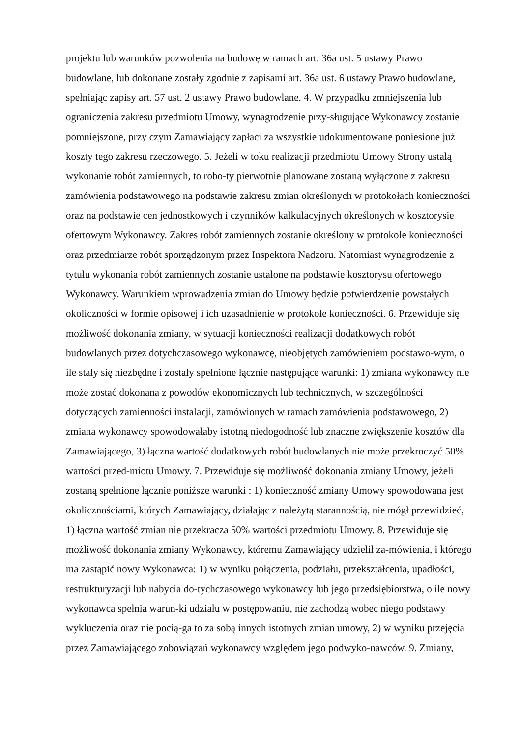projektu lub warunków pozwolenia na budowę w ramach art. 36a ust. 5 ustawy Prawo budowlane, lub dokonane zostały zgodnie z zapisami art. 36a ust. 6 ustawy Prawo budowlane, spełniając zapisy art. 57 ust. 2 ustawy Prawo budowlane. 4. W przypadku zmniejszenia lub ograniczenia zakresu przedmiotu Umowy, wynagrodzenie przy-sługujące Wykonawcy zostanie pomniejszone, przy czym Zamawiający zapłaci za wszystkie udokumentowane poniesione już koszty tego zakresu rzeczowego. 5. Jeżeli w toku realizacji przedmiotu Umowy Strony ustalą wykonanie robót zamiennych, to robo-ty pierwotnie planowane zostaną wyłączone z zakresu zamówienia podstawowego na podstawie zakresu zmian określonych w protokołach konieczności oraz na podstawie cen jednostkowych i czynników kalkulacyjnych określonych w kosztorysie ofertowym Wykonawcy. Zakres robót zamiennych zostanie określony w protokole konieczności oraz przedmiarze robót sporządzonym przez Inspektora Nadzoru. Natomiast wynagrodzenie z tytułu wykonania robót zamiennych zostanie ustalone na podstawie kosztorysu ofertowego Wykonawcy. Warunkiem wprowadzenia zmian do Umowy będzie potwierdzenie powstałych okoliczności w formie opisowej i ich uzasadnienie w protokole konieczności. 6. Przewiduje się możliwość dokonania zmiany, w sytuacji konieczności realizacji dodatkowych robót budowlanych przez dotychczasowego wykonawcę, nieobjętych zamówieniem podstawo-wym, o ile stały się niezbędne i zostały spełnione łącznie następujące warunki: 1) zmiana wykonawcy nie może zostać dokonana z powodów ekonomicznych lub technicznych, w szczególności dotyczących zamienności instalacji, zamówionych w ramach zamówienia podstawowego, 2) zmiana wykonawcy spowodowałaby istotną niedogodność lub znaczne zwiększenie kosztów dla Zamawiającego, 3) łączna wartość dodatkowych robót budowlanych nie może przekroczyć 50% wartości przed-miotu Umowy. 7. Przewiduje się możliwość dokonania zmiany Umowy, jeżeli zostaną spełnione łącznie poniższe warunki : 1) konieczność zmiany Umowy spowodowana jest okolicznościami, których Zamawiający, działając z należytą starannością, nie mógł przewidzieć, 1) łączna wartość zmian nie przekracza 50% wartości przedmiotu Umowy. 8. Przewiduje się możliwość dokonania zmiany Wykonawcy, któremu Zamawiający udzielił za-mówienia, i którego ma zastąpić nowy Wykonawca: 1) w wyniku połączenia, podziału, przekształcenia, upadłości, restrukturyzacji lub nabycia do-tychczasowego wykonawcy lub jego przedsiębiorstwa, o ile nowy wykonawca spełnia warun-ki udziału w postępowaniu, nie zachodzą wobec niego podstawy wykluczenia oraz nie pocią-ga to za sobą innych istotnych zmian umowy, 2) w wyniku przejęcia przez Zamawiającego zobowiązań wykonawcy względem jego podwyko-nawców. 9. Zmiany,